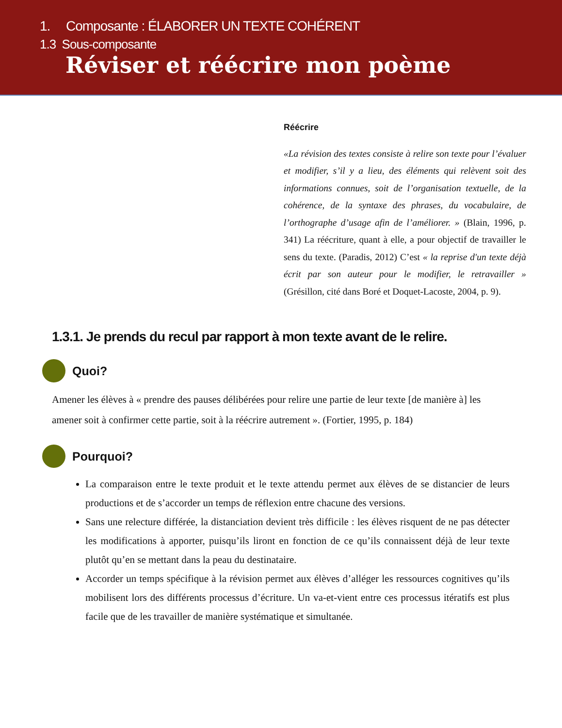1. Composante : ÉLABORER UN TEXTE COHÉRENT
1.3 Sous-composante
Réviser et réécrire mon poème
Réécrire
«La révision des textes consiste à relire son texte pour l’évaluer et modifier, s’il y a lieu, des éléments qui relèvent soit des informations connues, soit de l’organisation textuelle, de la cohérence, de la syntaxe des phrases, du vocabulaire, de l’orthographe d’usage afin de l’améliorer. » (Blain, 1996, p. 341) La réécriture, quant à elle, a pour objectif de travailler le sens du texte. (Paradis, 2012) C’est « la reprise d'un texte déjà écrit par son auteur pour le modifier, le retravailler » (Grésillon, cité dans Boré et Doquet-Lacoste, 2004, p. 9).
1.3.1. Je prends du recul par rapport à mon texte avant de le relire.
Quoi?
Amener les élèves à « prendre des pauses délibérées pour relire une partie de leur texte [de manière à] les amener soit à confirmer cette partie, soit à la réécrire autrement ». (Fortier, 1995, p. 184)
Pourquoi?
La comparaison entre le texte produit et le texte attendu permet aux élèves de se distancier de leurs productions et de s’accorder un temps de réflexion entre chacune des versions.
Sans une relecture différée, la distanciation devient très difficile : les élèves risquent de ne pas détecter les modifications à apporter, puisqu’ils liront en fonction de ce qu’ils connaissent déjà de leur texte plutôt qu’en se mettant dans la peau du destinataire.
Accorder un temps spécifique à la révision permet aux élèves d’alléger les ressources cognitives qu’ils mobilisent lors des différents processus d’écriture. Un va-et-vient entre ces processus itératifs est plus facile que de les travailler de manière systématique et simultanée.